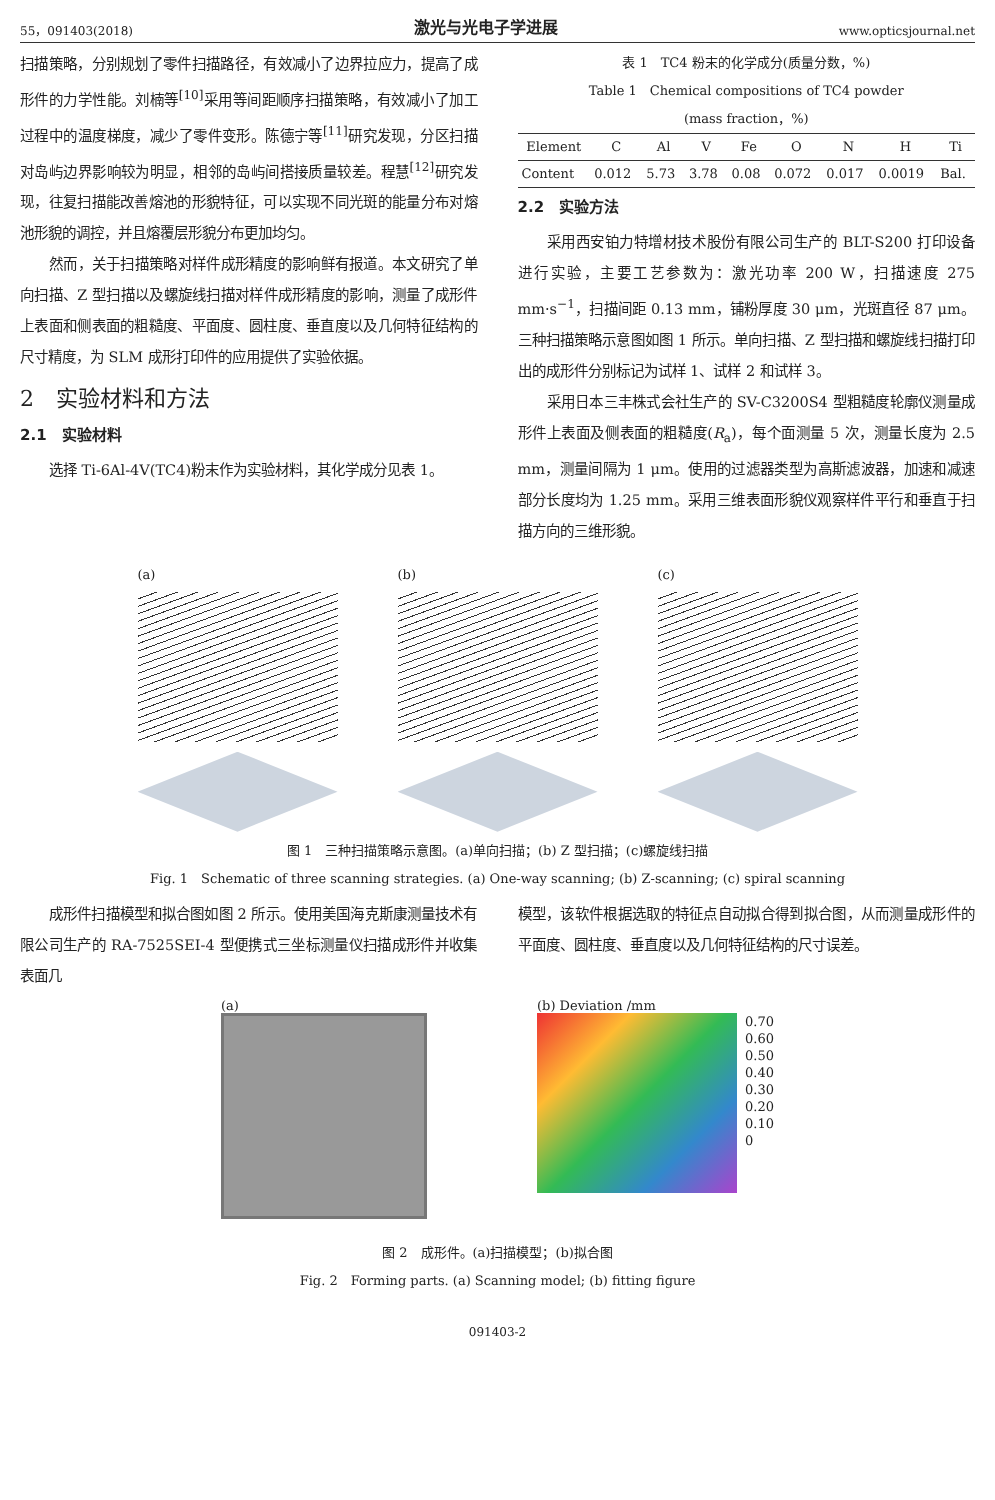55，091403(2018) 激光与光电子学进展 www.opticsjournal.net
扫描策略，分别规划了零件扫描路径，有效减小了边界拉应力，提高了成形件的力学性能。刘楠等<sup>[10]</sup>采用等间距顺序扫描策略，有效减小了加工过程中的温度梯度，减少了零件变形。陈德宁等<sup>[11]</sup>研究发现，分区扫描对岛屿边界影响较为明显，相邻的岛屿间搭接质量较差。程慧<sup>[12]</sup>研究发现，往复扫描能改善熔池的形貌特征，可以实现不同光斑的能量分布对熔池形貌的调控，并且熔覆层形貌分布更加均匀。
然而，关于扫描策略对样件成形精度的影响鲜有报道。本文研究了单向扫描、Z 型扫描以及螺旋线扫描对样件成形精度的影响，测量了成形件上表面和侧表面的粗糙度、平面度、圆柱度、垂直度以及几何特征结构的尺寸精度，为 SLM 成形打印件的应用提供了实验依据。
2　实验材料和方法
2.1　实验材料
选择 Ti-6Al-4V(TC4)粉末作为实验材料，其化学成分见表 1。
表 1　TC4 粉末的化学成分(质量分数，%)
Table 1　Chemical compositions of TC4 powder
(mass fraction，%)
| Element | C | Al | V | Fe | O | N | H | Ti |
| --- | --- | --- | --- | --- | --- | --- | --- | --- |
| Content | 0.012 | 5.73 | 3.78 | 0.08 | 0.072 | 0.017 | 0.0019 | Bal. |
2.2　实验方法
采用西安铂力特增材技术股份有限公司生产的 BLT-S200 打印设备进行实验，主要工艺参数为：激光功率 200 W，扫描速度 275 mm·s<sup>−1</sup>，扫描间距 0.13 mm，铺粉厚度 30 μm，光斑直径 87 μm。三种扫描策略示意图如图 1 所示。单向扫描、Z 型扫描和螺旋线扫描打印出的成形件分别标记为试样 1、试样 2 和试样 3。
采用日本三丰株式会社生产的 SV-C3200S4 型粗糙度轮廓仪测量成形件上表面及侧表面的粗糙度(R<sub>a</sub>)，每个面测量 5 次，测量长度为 2.5 mm，测量间隔为 1 μm。使用的过滤器类型为高斯滤波器，加速和减速部分长度均为 1.25 mm。采用三维表面形貌仪观察样件平行和垂直于扫描方向的三维形貌。
(a) (b) (c)
图 1　三种扫描策略示意图。(a)单向扫描；(b) Z 型扫描；(c)螺旋线扫描
Fig. 1　Schematic of three scanning strategies. (a) One-way scanning; (b) Z-scanning; (c) spiral scanning
成形件扫描模型和拟合图如图 2 所示。使用美国海克斯康测量技术有限公司生产的 RA-7525SEI-4 型便携式三坐标测量仪扫描成形件并收集表面几
模型，该软件根据选取的特征点自动拟合得到拟合图，从而测量成形件的平面度、圆柱度、垂直度以及几何特征结构的尺寸误差。
(a) (b) Deviation /mm
0.70
0.60
0.50
0.40
0.30
0.20
0.10
0
图 2　成形件。(a)扫描模型；(b)拟合图
Fig. 2　Forming parts. (a) Scanning model; (b) fitting figure
091403-2